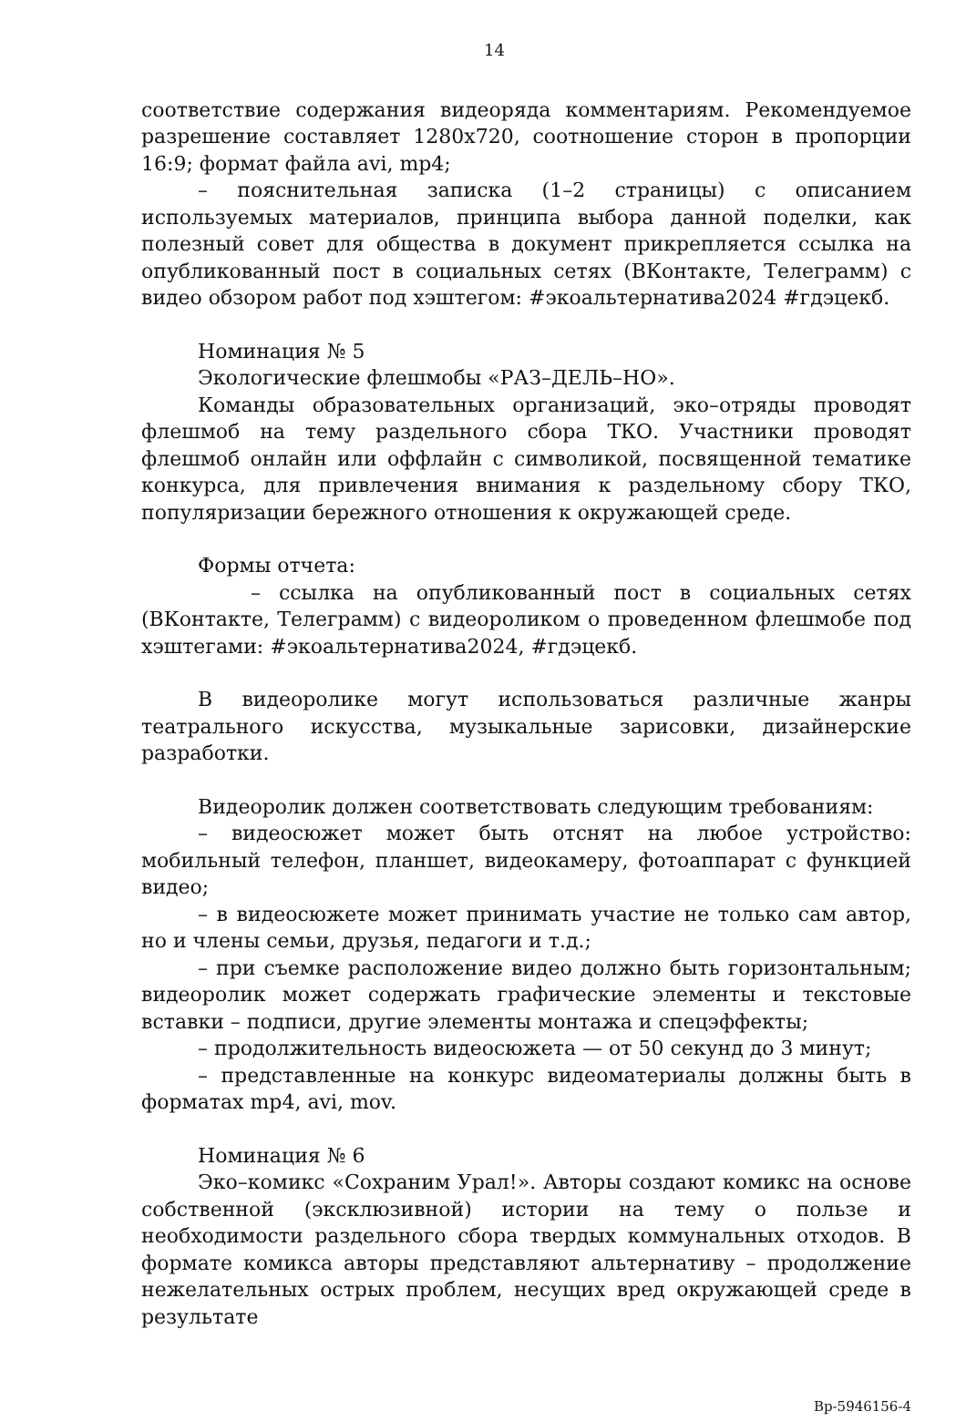14
соответствие содержания видеоряда комментариям. Рекомендуемое разрешение составляет 1280x720, соотношение сторон в пропорции 16:9; формат файла avi, mp4;
– пояснительная записка (1–2 страницы) с описанием используемых материалов, принципа выбора данной поделки, как полезный совет для общества в документ прикрепляется ссылка на опубликованный пост в социальных сетях (ВКонтакте, Телеграмм) с видео обзором работ под хэштегом: #экоальтернатива2024 #гдэцекб.
Номинация № 5
Экологические флешмобы «РАЗ–ДЕЛЬ–НО».
Команды образовательных организаций, эко–отряды проводят флешмоб на тему раздельного сбора ТКО. Участники проводят флешмоб онлайн или оффлайн с символикой, посвященной тематике конкурса, для привлечения внимания к раздельному сбору ТКО, популяризации бережного отношения к окружающей среде.
Формы отчета:
– ссылка на опубликованный пост в социальных сетях (ВКонтакте, Телеграмм) с видеороликом о проведенном флешмобе под хэштегами: #экоальтернатива2024, #гдэцекб.
В видеоролике могут использоваться различные жанры театрального искусства, музыкальные зарисовки, дизайнерские разработки.
Видеоролик должен соответствовать следующим требованиям:
– видеосюжет может быть отснят на любое устройство: мобильный телефон, планшет, видеокамеру, фотоаппарат с функцией видео;
– в видеосюжете может принимать участие не только сам автор, но и члены семьи, друзья, педагоги и т.д.;
– при съемке расположение видео должно быть горизонтальным; видеоролик может содержать графические элементы и текстовые вставки – подписи, другие элементы монтажа и спецэффекты;
– продолжительность видеосюжета — от 50 секунд до 3 минут;
– представленные на конкурс видеоматериалы должны быть в форматах mp4, avi, mov.
Номинация № 6
Эко–комикс «Сохраним Урал!». Авторы создают комикс на основе собственной (эксклюзивной) истории на тему о пользе и необходимости раздельного сбора твердых коммунальных отходов. В формате комикса авторы представляют альтернативу – продолжение нежелательных острых проблем, несущих вред окружающей среде в результате
Вр-5946156-4